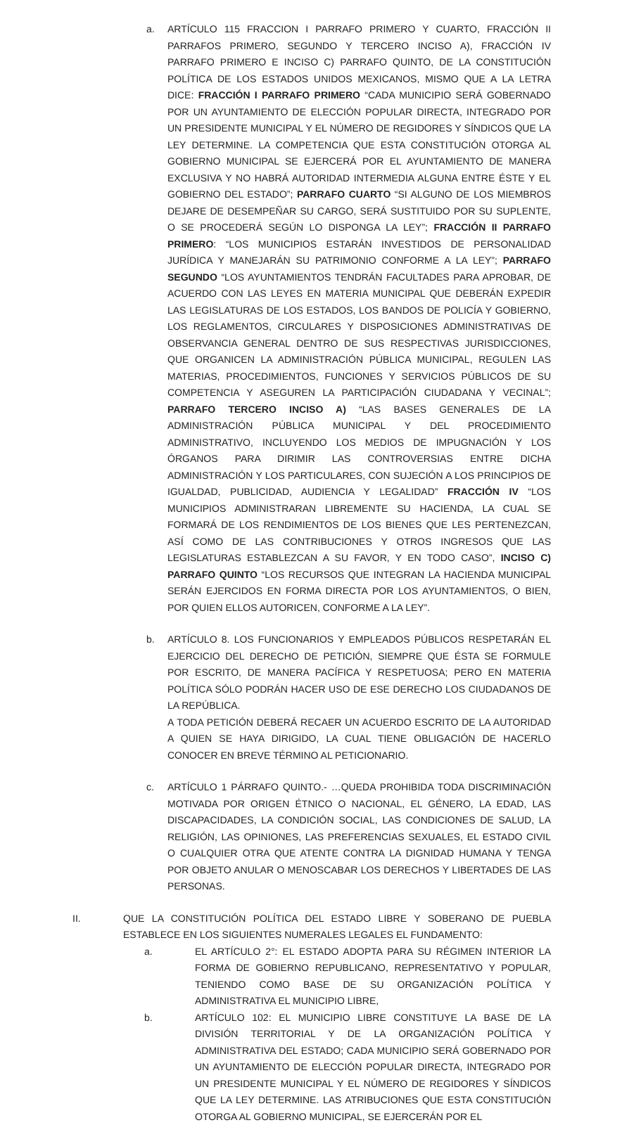a. ARTÍCULO 115 FRACCION I PARRAFO PRIMERO Y CUARTO, FRACCIÓN II PARRAFOS PRIMERO, SEGUNDO Y TERCERO INCISO A), FRACCIÓN IV PARRAFO PRIMERO E INCISO C) PARRAFO QUINTO, DE LA CONSTITUCIÓN POLÍTICA DE LOS ESTADOS UNIDOS MEXICANOS, MISMO QUE A LA LETRA DICE: FRACCIÓN I PARRAFO PRIMERO “CADA MUNICIPIO SERÁ GOBERNADO POR UN AYUNTAMIENTO DE ELECCIÓN POPULAR DIRECTA, INTEGRADO POR UN PRESIDENTE MUNICIPAL Y EL NÚMERO DE REGIDORES Y SÍNDICOS QUE LA LEY DETERMINE. LA COMPETENCIA QUE ESTA CONSTITUCIÓN OTORGA AL GOBIERNO MUNICIPAL SE EJERCERÁ POR EL AYUNTAMIENTO DE MANERA EXCLUSIVA Y NO HABRÁ AUTORIDAD INTERMEDIA ALGUNA ENTRE ÉSTE Y EL GOBIERNO DEL ESTADO”; PARRAFO CUARTO “SI ALGUNO DE LOS MIEMBROS DEJARE DE DESEMPEÑAR SU CARGO, SERÁ SUSTITUIDO POR SU SUPLENTE, O SE PROCEDERÁ SEGÚN LO DISPONGA LA LEY”; FRACCIÓN II PARRAFO PRIMERO: “LOS MUNICIPIOS ESTARÁN INVESTIDOS DE PERSONALIDAD JURÍDICA Y MANEJARÁN SU PATRIMONIO CONFORME A LA LEY”; PARRAFO SEGUNDO “LOS AYUNTAMIENTOS TENDRÁN FACULTADES PARA APROBAR, DE ACUERDO CON LAS LEYES EN MATERIA MUNICIPAL QUE DEBERÁN EXPEDIR LAS LEGISLATURAS DE LOS ESTADOS, LOS BANDOS DE POLICÍA Y GOBIERNO, LOS REGLAMENTOS, CIRCULARES Y DISPOSICIONES ADMINISTRATIVAS DE OBSERVANCIA GENERAL DENTRO DE SUS RESPECTIVAS JURISDICCIONES, QUE ORGANICEN LA ADMINISTRACIÓN PÚBLICA MUNICIPAL, REGULEN LAS MATERIAS, PROCEDIMIENTOS, FUNCIONES Y SERVICIOS PÚBLICOS DE SU COMPETENCIA Y ASEGUREN LA PARTICIPACIÓN CIUDADANA Y VECINAL”; PARRAFO TERCERO INCISO A) “LAS BASES GENERALES DE LA ADMINISTRACIÓN PÚBLICA MUNICIPAL Y DEL PROCEDIMIENTO ADMINISTRATIVO, INCLUYENDO LOS MEDIOS DE IMPUGNACIÓN Y LOS ÓRGANOS PARA DIRIMIR LAS CONTROVERSIAS ENTRE DICHA ADMINISTRACIÓN Y LOS PARTICULARES, CON SUJECIÓN A LOS PRINCIPIOS DE IGUALDAD, PUBLICIDAD, AUDIENCIA Y LEGALIDAD” FRACCIÓN IV “LOS MUNICIPIOS ADMINISTRARAN LIBREMENTE SU HACIENDA, LA CUAL SE FORMARÁ DE LOS RENDIMIENTOS DE LOS BIENES QUE LES PERTENEZCAN, ASÍ COMO DE LAS CONTRIBUCIONES Y OTROS INGRESOS QUE LAS LEGISLATURAS ESTABLEZCAN A SU FAVOR, Y EN TODO CASO”, INCISO C) PARRAFO QUINTO “LOS RECURSOS QUE INTEGRAN LA HACIENDA MUNICIPAL SERÁN EJERCIDOS EN FORMA DIRECTA POR LOS AYUNTAMIENTOS, O BIEN, POR QUIEN ELLOS AUTORICEN, CONFORME A LA LEY”.
b. ARTÍCULO 8. LOS FUNCIONARIOS Y EMPLEADOS PÚBLICOS RESPETARÁN EL EJERCICIO DEL DERECHO DE PETICIÓN, SIEMPRE QUE ÉSTA SE FORMULE POR ESCRITO, DE MANERA PACÍFICA Y RESPETUOSA; PERO EN MATERIA POLÍTICA SÓLO PODRÁN HACER USO DE ESE DERECHO LOS CIUDADANOS DE LA REPÚBLICA.
A TODA PETICIÓN DEBERÁ RECAER UN ACUERDO ESCRITO DE LA AUTORIDAD A QUIEN SE HAYA DIRIGIDO, LA CUAL TIENE OBLIGACIÓN DE HACERLO CONOCER EN BREVE TÉRMINO AL PETICIONARIO.
c. ARTÍCULO 1 PÁRRAFO QUINTO.- …QUEDA PROHIBIDA TODA DISCRIMINACIÓN MOTIVADA POR ORIGEN ÉTNICO O NACIONAL, EL GÉNERO, LA EDAD, LAS DISCAPACIDADES, LA CONDICIÓN SOCIAL, LAS CONDICIONES DE SALUD, LA RELIGIÓN, LAS OPINIONES, LAS PREFERENCIAS SEXUALES, EL ESTADO CIVIL O CUALQUIER OTRA QUE ATENTE CONTRA LA DIGNIDAD HUMANA Y TENGA POR OBJETO ANULAR O MENOSCABAR LOS DERECHOS Y LIBERTADES DE LAS PERSONAS.
II. QUE LA CONSTITUCIÓN POLÍTICA DEL ESTADO LIBRE Y SOBERANO DE PUEBLA ESTABLECE EN LOS SIGUIENTES NUMERALES LEGALES EL FUNDAMENTO:
a. EL ARTÍCULO 2°: EL ESTADO ADOPTA PARA SU RÉGIMEN INTERIOR LA FORMA DE GOBIERNO REPUBLICANO, REPRESENTATIVO Y POPULAR, TENIENDO COMO BASE DE SU ORGANIZACIÓN POLÍTICA Y ADMINISTRATIVA EL MUNICIPIO LIBRE,
b. ARTÍCULO 102: EL MUNICIPIO LIBRE CONSTITUYE LA BASE DE LA DIVISIÓN TERRITORIAL Y DE LA ORGANIZACIÓN POLÍTICA Y ADMINISTRATIVA DEL ESTADO; CADA MUNICIPIO SERÁ GOBERNADO POR UN AYUNTAMIENTO DE ELECCIÓN POPULAR DIRECTA, INTEGRADO POR UN PRESIDENTE MUNICIPAL Y EL NÚMERO DE REGIDORES Y SÍNDICOS QUE LA LEY DETERMINE. LAS ATRIBUCIONES QUE ESTA CONSTITUCIÓN OTORGA AL GOBIERNO MUNICIPAL, SE EJERCERÁN POR EL